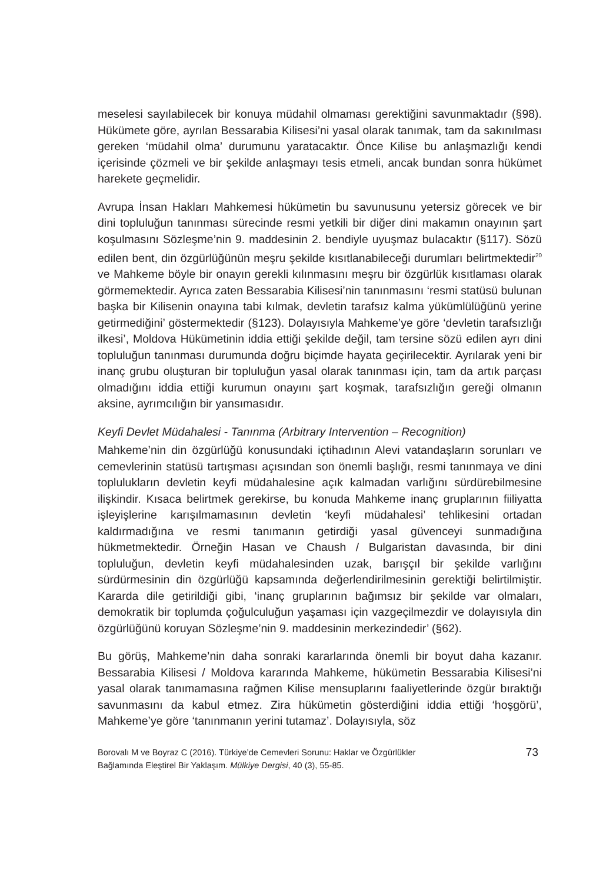meselesi sayılabilecek bir konuya müdahil olmaması gerektiğini savunmaktadır (§98). Hükümete göre, ayrılan Bessarabia Kilisesi’ni yasal olarak tanımak, tam da sakınılması gereken ‘müdahil olma’ durumunu yaratacaktır. Önce Kilise bu anlaşmazlığı kendi içerisinde çözmeli ve bir şekilde anlaşmayı tesis etmeli, ancak bundan sonra hükümet harekete geçmelidir.
Avrupa İnsan Hakları Mahkemesi hükümetin bu savunusunu yetersiz görecek ve bir dini topluluğun tanınması sürecinde resmi yetkili bir diğer dini makamın onayının şart koşulmasını Sözleşme’nin 9. maddesinin 2. bendiyle uyuşmaz bulacaktır (§117). Sözü edilen bent, din özgürlüğünün meşru şekilde kısıtlanabileceği durumları belirtmektedir<sup>20</sup> ve Mahkeme böyle bir onayın gerekli kılınmasını meşru bir özgürlük kısıtlaması olarak görmemektedir. Ayrıca zaten Bessarabia Kilisesi’nin tanınmasını ‘resmi statüsü bulunan başka bir Kilisenin onayına tabi kılmak, devletin tarafsız kalma yükümlülüğünü yerine getirmediğini’ göstermektedir (§123). Dolayısıyla Mahkeme’ye göre ‘devletin tarafsızlığı ilkesi’, Moldova Hükümetinin iddia ettiği şekilde değil, tam tersine sözü edilen ayrı dini topluluğun tanınması durumunda doğru biçimde hayata geçirilecektir. Ayrılarak yeni bir inanç grubu oluşturan bir topluluğun yasal olarak tanınması için, tam da artık parçası olmadığını iddia ettiği kurumun onayını şart koşmak, tarafsızlığın gereği olmanın aksine, ayrımcılığın bir yansımasıdır.
Keyfi Devlet Müdahalesi - Tanınma (Arbitrary Intervention – Recognition)
Mahkeme’nin din özgürlüğü konusundaki içtihadının Alevi vatandaşların sorunları ve cemevlerinin statüsü tartışması açısından son önemli başlığı, resmi tanınmaya ve dini toplulukların devletin keyfi müdahalesine açık kalmadan varlığını sürdürebilmesine ilişkindir. Kısaca belirtmek gerekirse, bu konuda Mahkeme inanç gruplarının fiiliyatta işleyişlerine karışılmamasının devletin ‘keyfi müdahalesi’ tehlikesini ortadan kaldırmadığına ve resmi tanımanın getirdiği yasal güvenceyi sunmadığına hükmetmektedir. Örneğin Hasan ve Chaush / Bulgaristan davasında, bir dini topluluğun, devletin keyfi müdahalesinden uzak, barışçıl bir şekilde varlığını sürdürmesinin din özgürlüğü kapsamında değerlendirilmesinin gerektiği belirtilmiştir. Kararda dile getirildiği gibi, ‘inanç gruplarının bağımsız bir şekilde var olmaları, demokratik bir toplumda çoğulculuğun yaşaması için vazgeçilmezdir ve dolayısıyla din özgürlüğünü koruyan Sözleşme’nin 9. maddesinin merkezindedir’ (§62).
Bu görüş, Mahkeme’nin daha sonraki kararlarında önemli bir boyut daha kazanır. Bessarabia Kilisesi / Moldova kararında Mahkeme, hükümetin Bessarabia Kilisesi’ni yasal olarak tanımamasına rağmen Kilise mensuplarını faaliyetlerinde özgür bıraktığı savunmasını da kabul etmez. Zira hükümetin gösterdiğini iddia ettiği ‘hoşgörü’, Mahkeme’ye göre ‘tanınmanın yerini tutamaz’. Dolayısıyla, söz
Borovalı M ve Boyraz C (2016). Türkiye’de Cemevleri Sorunu: Haklar ve Özgürlükler
Bağlamında Eleştirel Bir Yaklaşım. Mülkiye Dergisi, 40 (3), 55-85.
73